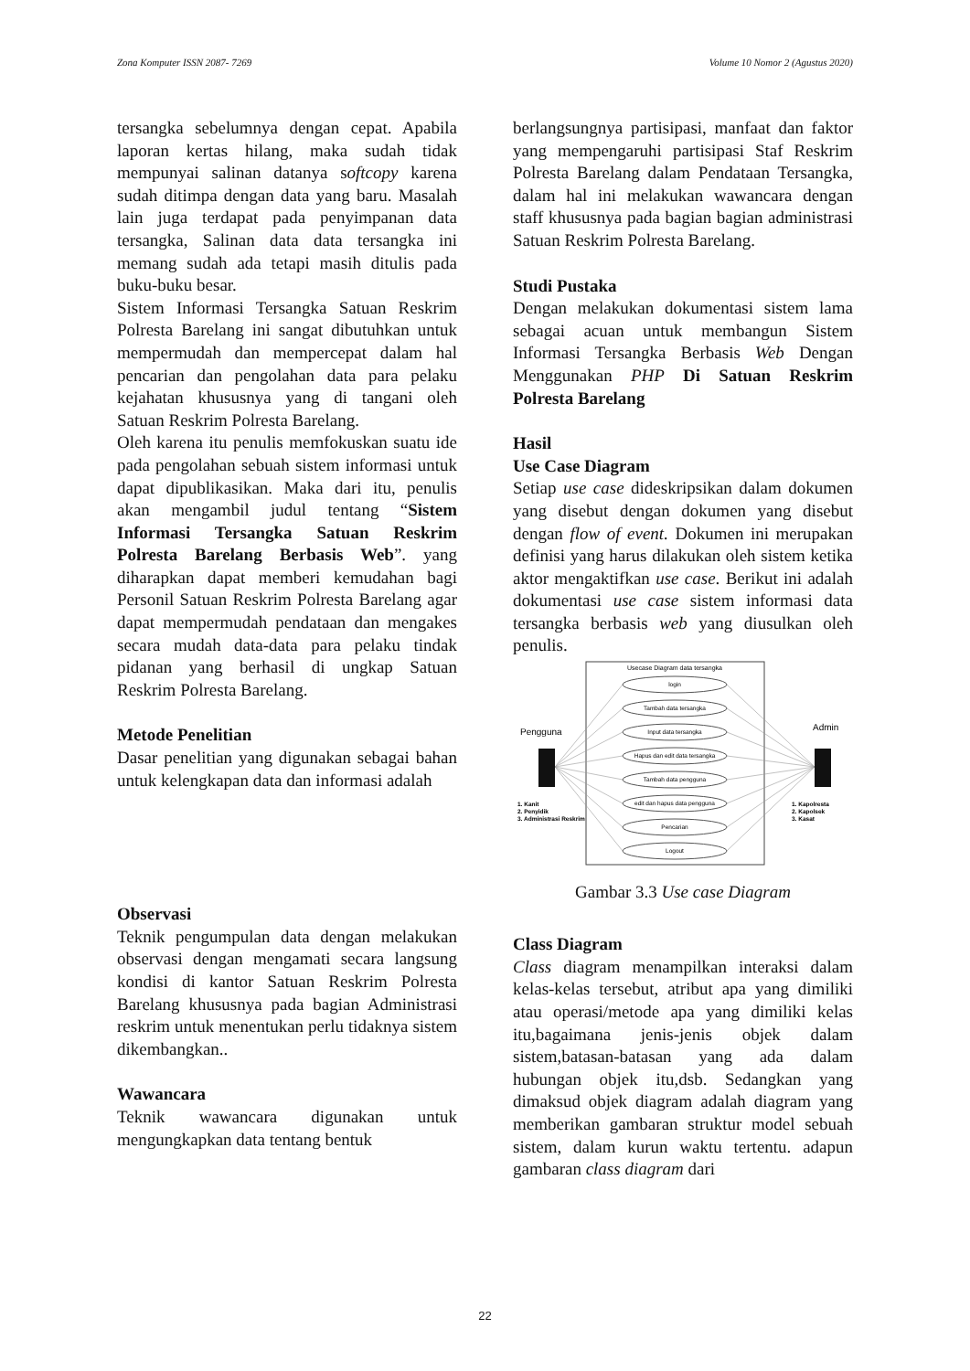Zona Komputer ISSN 2087- 7269 Volume 10 Nomor 2 (Agustus 2020)
tersangka sebelumnya dengan cepat. Apabila laporan kertas hilang, maka sudah tidak mempunyai salinan datanya softcopy karena sudah ditimpa dengan data yang baru. Masalah lain juga terdapat pada penyimpanan data tersangka, Salinan data data tersangka ini memang sudah ada tetapi masih ditulis pada buku-buku besar.
Sistem Informasi Tersangka Satuan Reskrim Polresta Barelang ini sangat dibutuhkan untuk mempermudah dan mempercepat dalam hal pencarian dan pengolahan data para pelaku kejahatan khususnya yang di tangani oleh Satuan Reskrim Polresta Barelang.
Oleh karena itu penulis memfokuskan suatu ide pada pengolahan sebuah sistem informasi untuk dapat dipublikasikan. Maka dari itu, penulis akan mengambil judul tentang “Sistem Informasi Tersangka Satuan Reskrim Polresta Barelang Berbasis Web”. yang diharapkan dapat memberi kemudahan bagi Personil Satuan Reskrim Polresta Barelang agar dapat mempermudah pendataan dan mengakes secara mudah data-data para pelaku tindak pidanan yang berhasil di ungkap Satuan Reskrim Polresta Barelang.
Metode Penelitian
Dasar penelitian yang digunakan sebagai bahan untuk kelengkapan data dan informasi adalah
Observasi
Teknik pengumpulan data dengan melakukan observasi dengan mengamati secara langsung kondisi di kantor Satuan Reskrim Polresta Barelang khususnya pada bagian Administrasi reskrim untuk menentukan perlu tidaknya sistem dikembangkan..
Wawancara
Teknik wawancara digunakan untuk mengungkapkan data tentang bentuk
berlangsungnya partisipasi, manfaat dan faktor yang mempengaruhi partisipasi Staf Reskrim Polresta Barelang dalam Pendataan Tersangka, dalam hal ini melakukan wawancara dengan staff khususnya pada bagian bagian administrasi Satuan Reskrim Polresta Barelang.
Studi Pustaka
Dengan melakukan dokumentasi sistem lama sebagai acuan untuk membangun Sistem Informasi Tersangka Berbasis Web Dengan Menggunakan PHP Di Satuan Reskrim Polresta Barelang
Hasil
Use Case Diagram
Setiap use case dideskripsikan dalam dokumen yang disebut dengan dokumen yang disebut dengan flow of event. Dokumen ini merupakan definisi yang harus dilakukan oleh sistem ketika aktor mengaktifkan use case. Berikut ini adalah dokumentasi use case sistem informasi data tersangka berbasis web yang diusulkan oleh penulis.
Usecase Diagram data tersangka
login
Tambah data tersangka
Input data tersangka
Hapus dan edit data tersangka
Tambah data pengguna
edit dan hapus data pengguna
Pencarian
Logout
Pengguna
Admin
1. Kanit
2. Penyidik
3. Administrasi Reskrim
1. Kapolresta
2. Kapolsek
3. Kasat
Gambar 3.3 Use case Diagram
Class Diagram
Class diagram menampilkan interaksi dalam kelas-kelas tersebut, atribut apa yang dimiliki atau operasi/metode apa yang dimiliki kelas itu,bagaimana jenis-jenis objek dalam sistem,batasan-batasan yang ada dalam hubungan objek itu,dsb. Sedangkan yang dimaksud objek diagram adalah diagram yang memberikan gambaran struktur model sebuah sistem, dalam kurun waktu tertentu. adapun gambaran class diagram dari
22